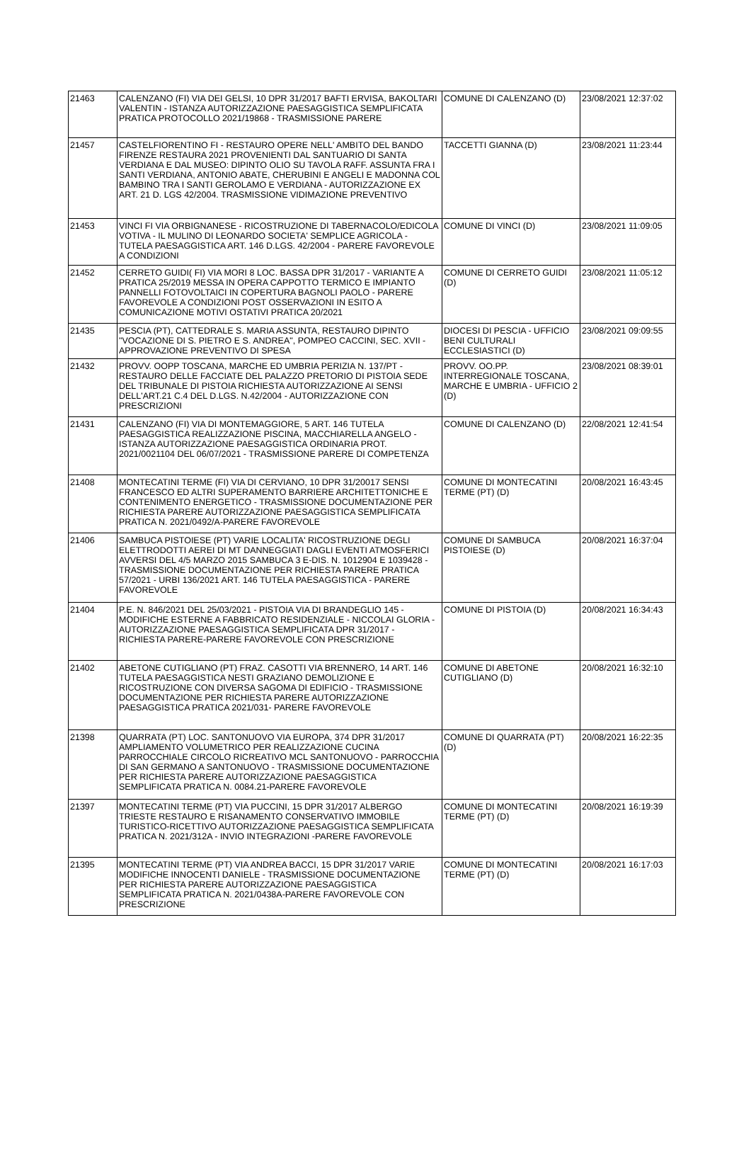| 21463 | CALENZANO (FI) VIA DEI GELSI, 10 DPR 31/2017 BAFTI ERVISA, BAKOLTARI VALENTIN - ISTANZA AUTORIZZAZIONE PAESAGGISTICA SEMPLIFICATA PRATICA PROTOCOLLO 2021/19868 - TRASMISSIONE PARERE | COMUNE DI CALENZANO (D) | 23/08/2021 12:37:02 |
| 21457 | CASTELFIORENTINO FI - RESTAURO OPERE NELL' AMBITO DEL BANDO FIRENZE RESTAURA 2021 PROVENIENTI DAL SANTUARIO DI SANTA VERDIANA E DAL MUSEO: DIPINTO OLIO SU TAVOLA RAFF. ASSUNTA FRA I SANTI VERDIANA, ANTONIO ABATE, CHERUBINI E ANGELI E MADONNA COL BAMBINO TRA I SANTI GEROLAMO E VERDIANA - AUTORIZZAZIONE EX ART. 21 D. LGS 42/2004. TRASMISSIONE VIDIMAZIONE PREVENTIVO | TACCETTI GIANNA (D) | 23/08/2021 11:23:44 |
| 21453 | VINCI FI VIA ORBIGNANESE - RICOSTRUZIONE DI TABERNACOLO/EDICOLA VOTIVA - IL MULINO DI LEONARDO SOCIETA' SEMPLICE AGRICOLA - TUTELA PAESAGGISTICA ART. 146 D.LGS. 42/2004 - PARERE FAVOREVOLE A CONDIZIONI | COMUNE DI VINCI (D) | 23/08/2021 11:09:05 |
| 21452 | CERRETO GUIDI( FI) VIA MORI 8 LOC. BASSA DPR 31/2017 - VARIANTE A PRATICA 25/2019 MESSA IN OPERA CAPPOTTO TERMICO E IMPIANTO PANNELLI FOTOVOLTAICI IN COPERTURA BAGNOLI PAOLO - PARERE FAVOREVOLE A CONDIZIONI POST OSSERVAZIONI IN ESITO A COMUNICAZIONE MOTIVI OSTATIVI PRATICA 20/2021 | COMUNE DI CERRETO GUIDI (D) | 23/08/2021 11:05:12 |
| 21435 | PESCIA (PT), CATTEDRALE S. MARIA ASSUNTA, RESTAURO DIPINTO "VOCAZIONE DI S. PIETRO E S. ANDREA", POMPEO CACCINI, SEC. XVII - APPROVAZIONE PREVENTIVO DI SPESA | DIOCESI DI PESCIA - UFFICIO BENI CULTURALI ECCLESIASTICI (D) | 23/08/2021 09:09:55 |
| 21432 | PROVV. OOPP TOSCANA, MARCHE ED UMBRIA PERIZIA N. 137/PT - RESTAURO DELLE FACCIATE DEL PALAZZO PRETORIO DI PISTOIA SEDE DEL TRIBUNALE DI PISTOIA RICHIESTA AUTORIZZAZIONE AI SENSI DELL'ART.21 C.4 DEL D.LGS. N.42/2004 - AUTORIZZAZIONE CON PRESCRIZIONI | PROVV. OO.PP. INTERREGIONALE TOSCANA, MARCHE E UMBRIA - UFFICIO 2 (D) | 23/08/2021 08:39:01 |
| 21431 | CALENZANO (FI) VIA DI MONTEMAGGIORE, 5 ART. 146 TUTELA PAESAGGISTICA REALIZZAZIONE PISCINA, MACCHIARELLA ANGELO - ISTANZA AUTORIZZAZIONE PAESAGGISTICA ORDINARIA PROT. 2021/0021104 DEL 06/07/2021 - TRASMISSIONE PARERE DI COMPETENZA | COMUNE DI CALENZANO (D) | 22/08/2021 12:41:54 |
| 21408 | MONTECATINI TERME (FI) VIA DI CERVIANO, 10 DPR 31/20017 SENSI FRANCESCO ED ALTRI SUPERAMENTO BARRIERE ARCHITETTONICHE E CONTENIMENTO ENERGETICO - TRASMISSIONE DOCUMENTAZIONE PER RICHIESTA PARERE AUTORIZZAZIONE PAESAGGISTICA SEMPLIFICATA PRATICA N. 2021/0492/A-PARERE FAVOREVOLE | COMUNE DI MONTECATINI TERME (PT) (D) | 20/08/2021 16:43:45 |
| 21406 | SAMBUCA PISTOIESE (PT) VARIE LOCALITA' RICOSTRUZIONE DEGLI ELETTRODOTTI AEREI DI MT DANNEGGIATI DAGLI EVENTI ATMOSFERICI AVVERSI DEL 4/5 MARZO 2015 SAMBUCA 3 E-DIS. N. 1012904 E 1039428 - TRASMISSIONE DOCUMENTAZIONE PER RICHIESTA PARERE PRATICA 57/2021 - URBI 136/2021 ART. 146 TUTELA PAESAGGISTICA - PARERE FAVOREVOLE | COMUNE DI SAMBUCA PISTOIESE (D) | 20/08/2021 16:37:04 |
| 21404 | P.E. N. 846/2021 DEL 25/03/2021 - PISTOIA VIA DI BRANDEGLIO 145 - MODIFICHE ESTERNE A FABBRICATO RESIDENZIALE - NICCOLAI GLORIA - AUTORIZZAZIONE PAESAGGISTICA SEMPLIFICATA DPR 31/2017 - RICHIESTA PARERE-PARERE FAVOREVOLE CON PRESCRIZIONE | COMUNE DI PISTOIA (D) | 20/08/2021 16:34:43 |
| 21402 | ABETONE CUTIGLIANO (PT) FRAZ. CASOTTI VIA BRENNERO, 14 ART. 146 TUTELA PAESAGGISTICA NESTI GRAZIANO DEMOLIZIONE E RICOSTRUZIONE CON DIVERSA SAGOMA DI EDIFICIO - TRASMISSIONE DOCUMENTAZIONE PER RICHIESTA PARERE AUTORIZZAZIONE PAESAGGISTICA PRATICA 2021/031- PARERE FAVOREVOLE | COMUNE DI ABETONE CUTIGLIANO (D) | 20/08/2021 16:32:10 |
| 21398 | QUARRATA (PT) LOC. SANTONUOVO VIA EUROPA, 374 DPR 31/2017 AMPLIAMENTO VOLUMETRICO PER REALIZZAZIONE CUCINA PARROCCHIALE CIRCOLO RICREATIVO MCL SANTONUOVO - PARROCCHIA DI SAN GERMANO A SANTONUOVO - TRASMISSIONE DOCUMENTAZIONE PER RICHIESTA PARERE AUTORIZZAZIONE PAESAGGISTICA SEMPLIFICATA PRATICA N. 0084.21-PARERE FAVOREVOLE | COMUNE DI QUARRATA (PT) (D) | 20/08/2021 16:22:35 |
| 21397 | MONTECATINI TERME (PT) VIA PUCCINI, 15 DPR 31/2017 ALBERGO TRIESTE RESTAURO E RISANAMENTO CONSERVATIVO IMMOBILE TURISTICO-RICETTIVO AUTORIZZAZIONE PAESAGGISTICA SEMPLIFICATA PRATICA N. 2021/312A - INVIO INTEGRAZIONI -PARERE FAVOREVOLE | COMUNE DI MONTECATINI TERME (PT) (D) | 20/08/2021 16:19:39 |
| 21395 | MONTECATINI TERME (PT) VIA ANDREA BACCI, 15 DPR 31/2017 VARIE MODIFICHE INNOCENTI DANIELE - TRASMISSIONE DOCUMENTAZIONE PER RICHIESTA PARERE AUTORIZZAZIONE PAESAGGISTICA SEMPLIFICATA PRATICA N. 2021/0438A-PARERE FAVOREVOLE CON PRESCRIZIONE | COMUNE DI MONTECATINI TERME (PT) (D) | 20/08/2021 16:17:03 |